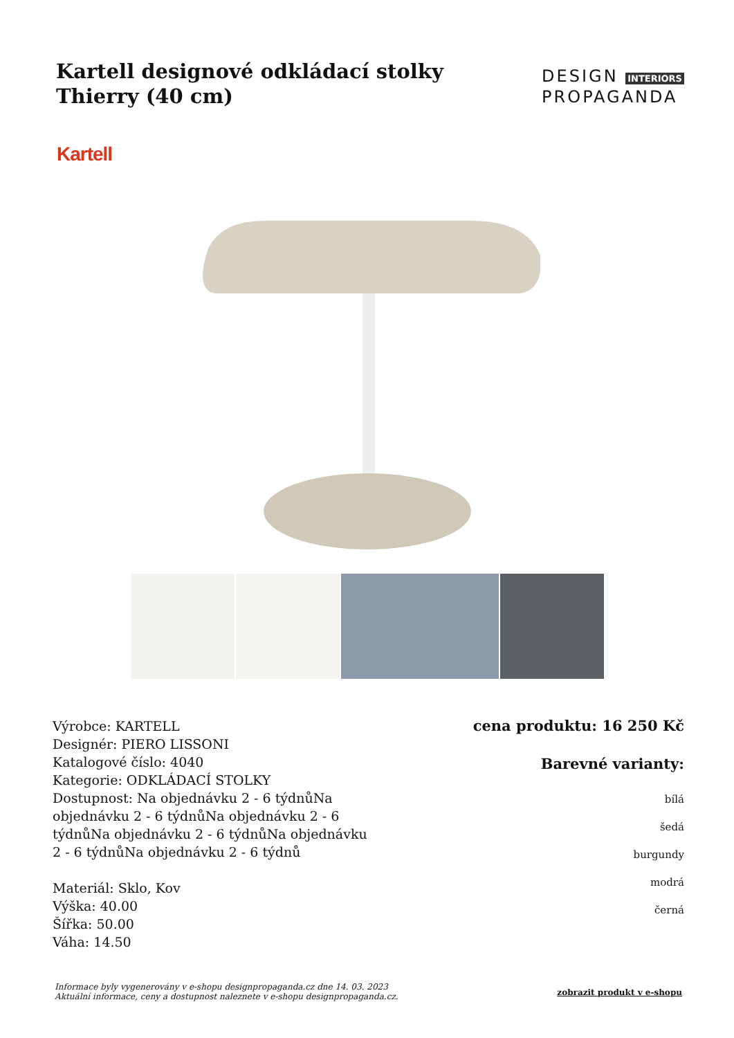Kartell designové odkládací stolky Thierry (40 cm)
DESIGN INTERIORS
PROPAGANDA
Kartell
Výrobce: KARTELL
Designér: PIERO LISSONI
Katalogové číslo: 4040
Kategorie: ODKLÁDACÍ STOLKY
Dostupnost: Na objednávku 2 - 6 týdnůNa objednávku 2 - 6 týdnůNa objednávku 2 - 6 týdnůNa objednávku 2 - 6 týdnůNa objednávku 2 - 6 týdnůNa objednávku 2 - 6 týdnů
Materiál: Sklo, Kov
Výška: 40.00
Šířka: 50.00
Váha: 14.50
cena produktu: 16 250 Kč
Barevné varianty:
bílá
šedá
burgundy
modrá
černá
Informace byly vygenerovány v e-shopu designpropaganda.cz dne 14. 03. 2023 Aktuální informace, ceny a dostupnost naleznete v e-shopu designpropaganda.cz. zobrazit produkt v e-shopu